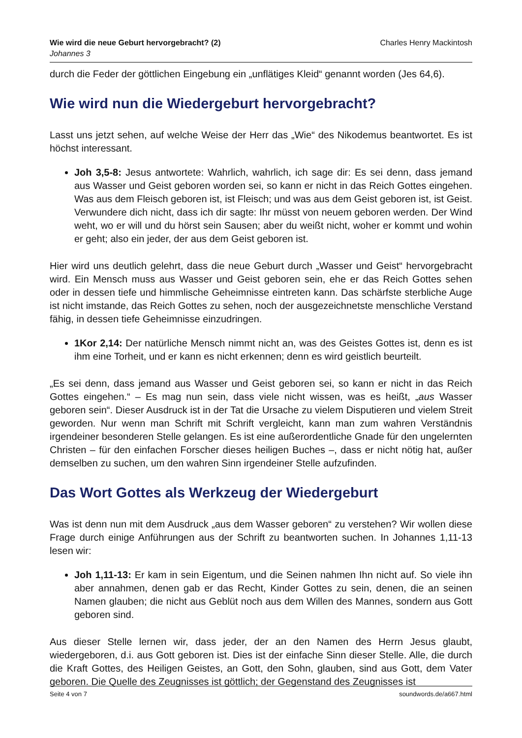Wie wird die neue Geburt hervorgebracht? (2)
Johannes 3
Charles Henry Mackintosh
durch die Feder der göttlichen Eingebung ein „unflätiges Kleid“ genannt worden (Jes 64,6).
Wie wird nun die Wiedergeburt hervorgebracht?
Lasst uns jetzt sehen, auf welche Weise der Herr das „Wie“ des Nikodemus beantwortet. Es ist höchst interessant.
Joh 3,5-8: Jesus antwortete: Wahrlich, wahrlich, ich sage dir: Es sei denn, dass jemand aus Wasser und Geist geboren worden sei, so kann er nicht in das Reich Gottes eingehen. Was aus dem Fleisch geboren ist, ist Fleisch; und was aus dem Geist geboren ist, ist Geist. Verwundere dich nicht, dass ich dir sagte: Ihr müsst von neuem geboren werden. Der Wind weht, wo er will und du hörst sein Sausen; aber du weißt nicht, woher er kommt und wohin er geht; also ein jeder, der aus dem Geist geboren ist.
Hier wird uns deutlich gelehrt, dass die neue Geburt durch „Wasser und Geist“ hervorgebracht wird. Ein Mensch muss aus Wasser und Geist geboren sein, ehe er das Reich Gottes sehen oder in dessen tiefe und himmlische Geheimnisse eintreten kann. Das schärfste sterbliche Auge ist nicht imstande, das Reich Gottes zu sehen, noch der ausgezeichnetste menschliche Verstand fähig, in dessen tiefe Geheimnisse einzudringen.
1Kor 2,14: Der natürliche Mensch nimmt nicht an, was des Geistes Gottes ist, denn es ist ihm eine Torheit, und er kann es nicht erkennen; denn es wird geistlich beurteilt.
„Es sei denn, dass jemand aus Wasser und Geist geboren sei, so kann er nicht in das Reich Gottes eingehen.“ – Es mag nun sein, dass viele nicht wissen, was es heißt, „aus Wasser geboren sein“. Dieser Ausdruck ist in der Tat die Ursache zu vielem Disputieren und vielem Streit geworden. Nur wenn man Schrift mit Schrift vergleicht, kann man zum wahren Verständnis irgendeiner besonderen Stelle gelangen. Es ist eine außerordentliche Gnade für den ungelernten Christen – für den einfachen Forscher dieses heiligen Buches –, dass er nicht nötig hat, außer demselben zu suchen, um den wahren Sinn irgendeiner Stelle aufzufinden.
Das Wort Gottes als Werkzeug der Wiedergeburt
Was ist denn nun mit dem Ausdruck „aus dem Wasser geboren“ zu verstehen? Wir wollen diese Frage durch einige Anführungen aus der Schrift zu beantworten suchen. In Johannes 1,11-13 lesen wir:
Joh 1,11-13: Er kam in sein Eigentum, und die Seinen nahmen Ihn nicht auf. So viele ihn aber annahmen, denen gab er das Recht, Kinder Gottes zu sein, denen, die an seinen Namen glauben; die nicht aus Geblüt noch aus dem Willen des Mannes, sondern aus Gott geboren sind.
Aus dieser Stelle lernen wir, dass jeder, der an den Namen des Herrn Jesus glaubt, wiedergeboren, d.i. aus Gott geboren ist. Dies ist der einfache Sinn dieser Stelle. Alle, die durch die Kraft Gottes, des Heiligen Geistes, an Gott, den Sohn, glauben, sind aus Gott, dem Vater geboren. Die Quelle des Zeugnisses ist göttlich; der Gegenstand des Zeugnisses ist
Seite 4 von 7 soundwords.de/a667.html